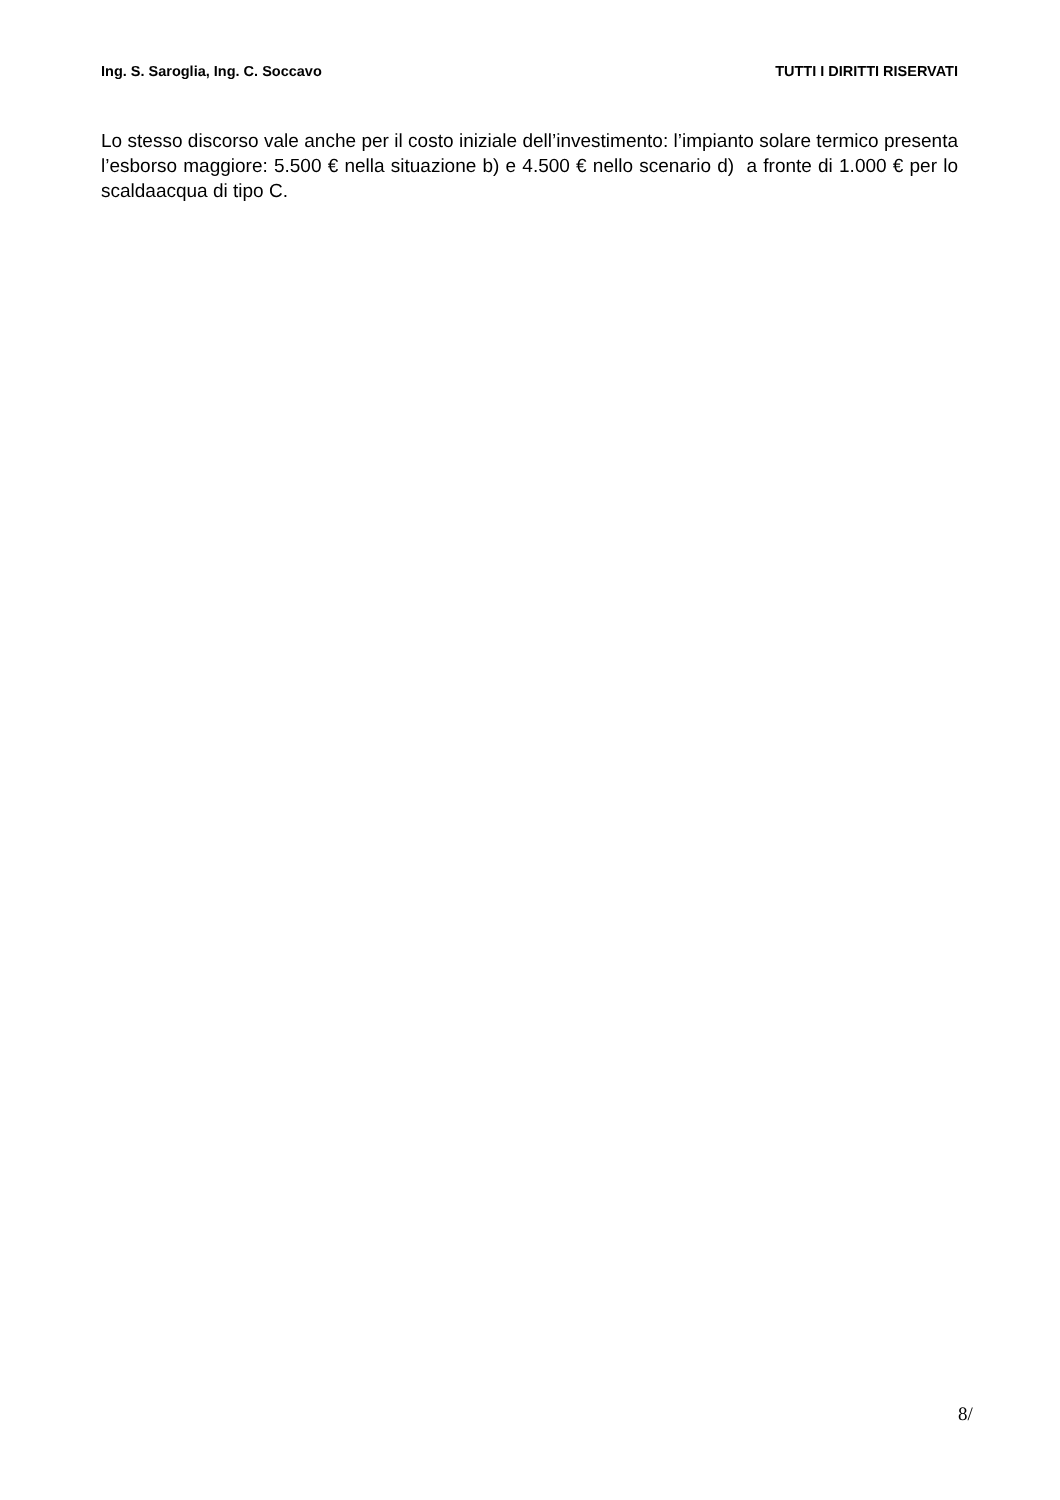Ing. S. Saroglia, Ing. C. Soccavo TUTTI I DIRITTI RISERVATI
Lo stesso discorso vale anche per il costo iniziale dell’investimento: l’impianto solare termico presenta l’esborso maggiore: 5.500 € nella situazione b) e 4.500 € nello scenario d) a fronte di 1.000 € per lo scaldaacqua di tipo C.
8/